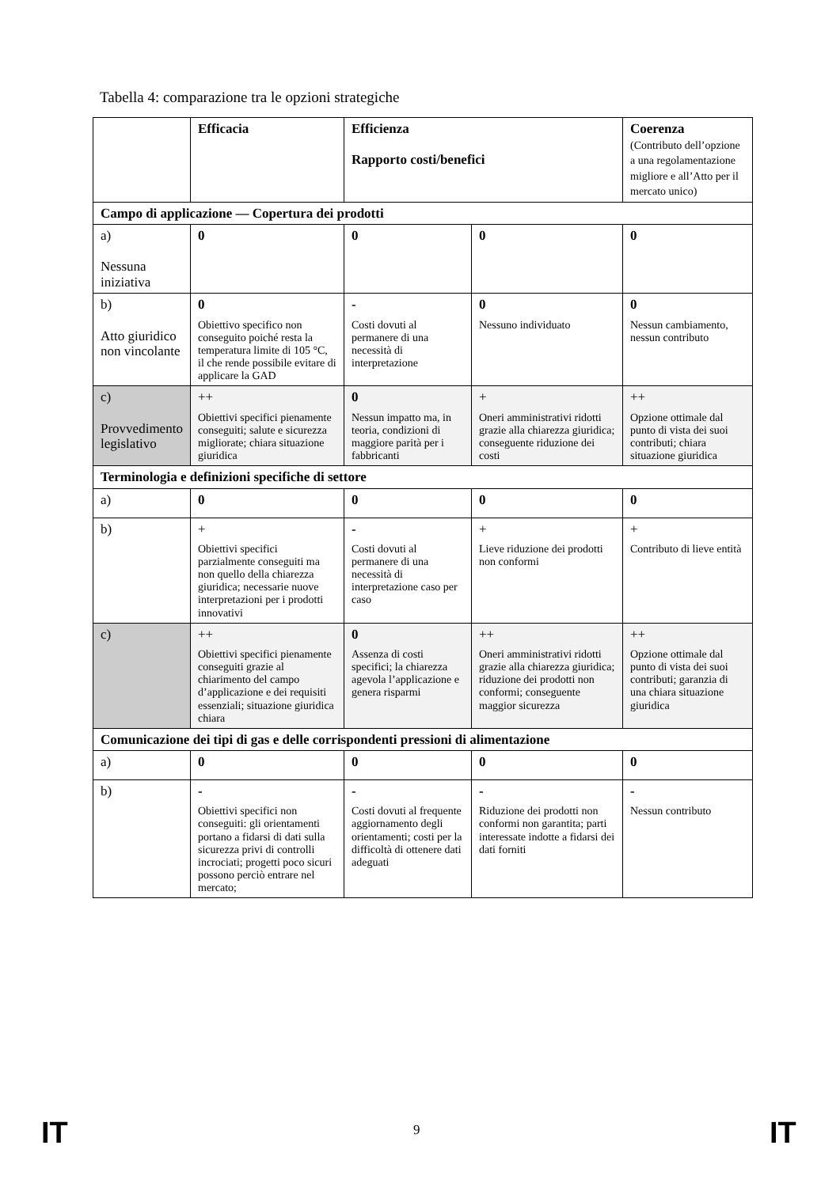Tabella 4: comparazione tra le opzioni strategiche
| | Efficacia | Efficienza Rapporto costi/benefici | | Coerenza (Contributo dell’opzione a una regolamentazione migliore e all’Atto per il mercato unico) |
| --- | --- | --- | --- | --- |
| Campo di applicazione — Copertura dei prodotti | | | | |
| a) Nessuna iniziativa | 0 | 0 | 0 | 0 |
| b) Atto giuridico non vincolante | 0 Obiettivo specifico non conseguito poiché resta la temperatura limite di 105 °C, il che rende possibile evitare di applicare la GAD | - Costi dovuti al permanere di una necessità di interpretazione | 0 Nessuno individuato | 0 Nessun cambiamento, nessun contributo |
| c) Provvedimento legislativo | ++ Obiettivi specifici pienamente conseguiti; salute e sicurezza migliorate; chiara situazione giuridica | 0 Nessun impatto ma, in teoria, condizioni di maggiore parità per i fabbricanti | + Oneri amministrativi ridotti grazie alla chiarezza giuridica; conseguente riduzione dei costi | ++ Opzione ottimale dal punto di vista dei suoi contributi; chiara situazione giuridica |
| Terminologia e definizioni specifiche di settore | | | | |
| a) | 0 | 0 | 0 | 0 |
| b) | + Obiettivi specifici parzialmente conseguiti ma non quello della chiarezza giuridica; necessarie nuove interpretazioni per i prodotti innovativi | - Costi dovuti al permanere di una necessità di interpretazione caso per caso | + Lieve riduzione dei prodotti non conformi | + Contributo di lieve entità |
| c) | ++ Obiettivi specifici pienamente conseguiti grazie al chiarimento del campo d’applicazione e dei requisiti essenziali; situazione giuridica chiara | 0 Assenza di costi specifici; la chiarezza agevola l’applicazione e genera risparmi | ++ Oneri amministrativi ridotti grazie alla chiarezza giuridica; riduzione dei prodotti non conformi; conseguente maggior sicurezza | ++ Opzione ottimale dal punto di vista dei suoi contributi; garanzia di una chiara situazione giuridica |
| Comunicazione dei tipi di gas e delle corrispondenti pressioni di alimentazione | | | | |
| a) | 0 | 0 | 0 | 0 |
| b) | - Obiettivi specifici non conseguiti: gli orientamenti portano a fidarsi di dati sulla sicurezza privi di controlli incrociati; progetti poco sicuri possono perciò entrare nel mercato; | - Costi dovuti al frequente aggiornamento degli orientamenti; costi per la difficoltà di ottenere dati adeguati | - Riduzione dei prodotti non conformi non garantita; parti interessate indotte a fidarsi dei dati forniti | - Nessun contributo |
IT 9 IT